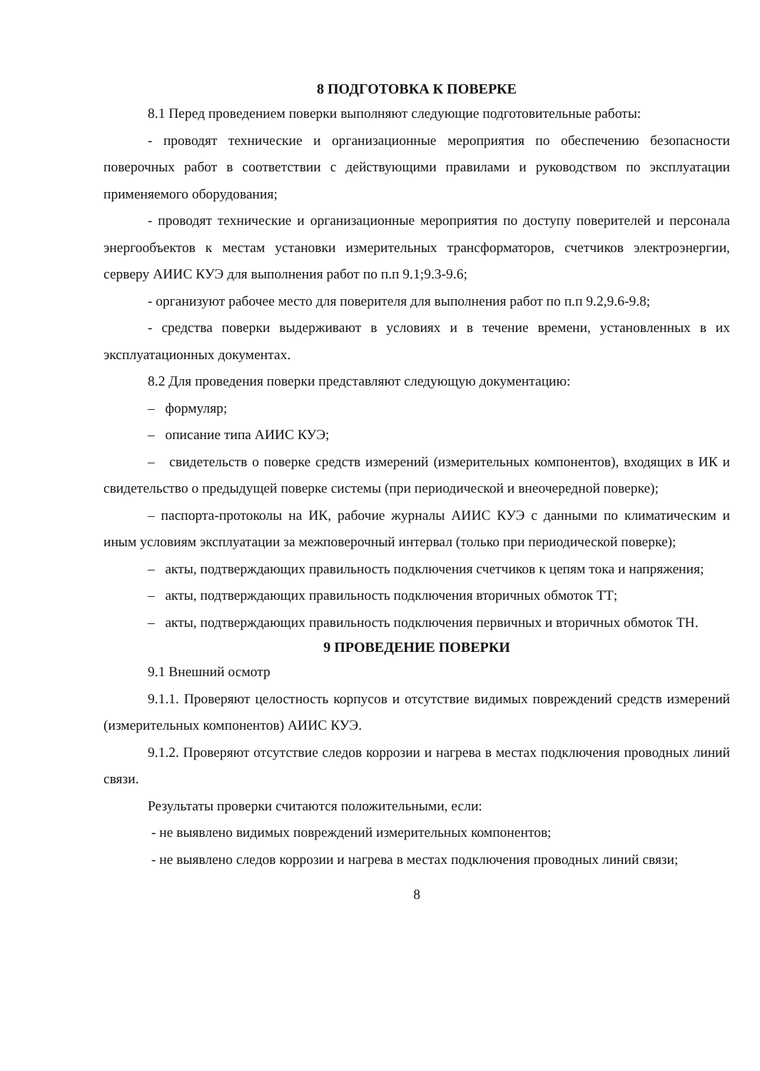8 ПОДГОТОВКА К ПОВЕРКЕ
8.1 Перед проведением поверки выполняют следующие подготовительные работы:
- проводят технические и организационные мероприятия по обеспечению безопасности поверочных работ в соответствии с действующими правилами и руководством по эксплуатации применяемого оборудования;
- проводят технические и организационные мероприятия по доступу поверителей и персонала энергообъектов к местам установки измерительных трансформаторов, счетчиков электроэнергии, серверу АИИС КУЭ для выполнения работ по п.п 9.1;9.3-9.6;
- организуют рабочее место для поверителя для выполнения работ по п.п 9.2,9.6-9.8;
- средства поверки выдерживают в условиях и в течение времени, установленных в их эксплуатационных документах.
8.2 Для проведения поверки представляют следующую документацию:
– формуляр;
– описание типа АИИС КУЭ;
– свидетельств о поверке средств измерений (измерительных компонентов), входящих в ИК и свидетельство о предыдущей поверке системы (при периодической и внеочередной поверке);
– паспорта-протоколы на ИК, рабочие журналы АИИС КУЭ с данными по климатическим и иным условиям эксплуатации за межповерочный интервал (только при периодической поверке);
– акты, подтверждающих правильность подключения счетчиков к цепям тока и напряжения;
– акты, подтверждающих правильность подключения вторичных обмоток ТТ;
– акты, подтверждающих правильность подключения первичных и вторичных обмоток ТН.
9 ПРОВЕДЕНИЕ ПОВЕРКИ
9.1 Внешний осмотр
9.1.1. Проверяют целостность корпусов и отсутствие видимых повреждений средств измерений (измерительных компонентов) АИИС КУЭ.
9.1.2. Проверяют отсутствие следов коррозии и нагрева в местах подключения проводных линий связи.
Результаты проверки считаются положительными, если:
- не выявлено видимых повреждений измерительных компонентов;
- не выявлено следов коррозии и нагрева в местах подключения проводных линий связи;
8